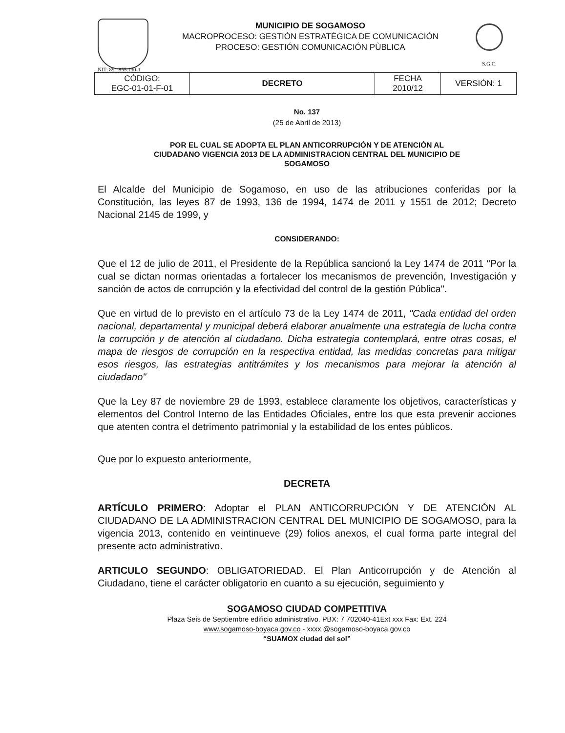MUNICIPIO DE SOGAMOSO
MACROPROCESO: GESTIÓN ESTRATÉGICA DE COMUNICACIÓN
PROCESO: GESTIÓN COMUNICACIÓN PÙBLICA
S.G.C.
NIT: 891.855.130-1
| CÓDIGO: EGC-01-01-F-01 | DECRETO | FECHA 2010/12 | VERSIÓN: 1 |
No. 137
(25 de Abril de 2013)
POR EL CUAL SE ADOPTA EL PLAN ANTICORRUPCIÓN Y DE ATENCIÓN AL
CIUDADANO VIGENCIA 2013 DE LA ADMINISTRACION CENTRAL DEL MUNICIPIO DE
SOGAMOSO
El Alcalde del Municipio de Sogamoso, en uso de las atribuciones conferidas por la Constitución, las leyes 87 de 1993, 136 de 1994, 1474 de 2011 y 1551 de 2012; Decreto Nacional 2145 de 1999, y
CONSIDERANDO:
Que el 12 de julio de 2011, el Presidente de la República sancionó la Ley 1474 de 2011 "Por la cual se dictan normas orientadas a fortalecer los mecanismos de prevención, Investigación y sanción de actos de corrupción y la efectividad del control de la gestión Pública".
Que en virtud de lo previsto en el artículo 73 de la Ley 1474 de 2011, "Cada entidad del orden nacional, departamental y municipal deberá elaborar anualmente una estrategia de lucha contra la corrupción y de atención al ciudadano. Dicha estrategia contemplará, entre otras cosas, el mapa de riesgos de corrupción en la respectiva entidad, las medidas concretas para mitigar esos riesgos, las estrategias antitrámites y los mecanismos para mejorar la atención al ciudadano"
Que la Ley 87 de noviembre 29 de 1993, establece claramente los objetivos, características y elementos del Control Interno de las Entidades Oficiales, entre los que esta prevenir acciones que atenten contra el detrimento patrimonial y la estabilidad de los entes públicos.
Que por lo expuesto anteriormente,
DECRETA
ARTÍCULO PRIMERO: Adoptar el PLAN ANTICORRUPCIÓN Y DE ATENCIÓN AL CIUDADANO DE LA ADMINISTRACION CENTRAL DEL MUNICIPIO DE SOGAMOSO, para la vigencia 2013, contenido en veintinueve (29) folios anexos, el cual forma parte integral del presente acto administrativo.
ARTICULO SEGUNDO: OBLIGATORIEDAD. El Plan Anticorrupción y de Atención al Ciudadano, tiene el carácter obligatorio en cuanto a su ejecución, seguimiento y
SOGAMOSO CIUDAD COMPETITIVA
Plaza Seis de Septiembre edificio administrativo. PBX: 7 702040-41Ext xxx Fax: Ext. 224
www.sogamoso-boyaca.gov.co - xxxx @sogamoso-boyaca.gov.co
“SUAMOX ciudad del sol”